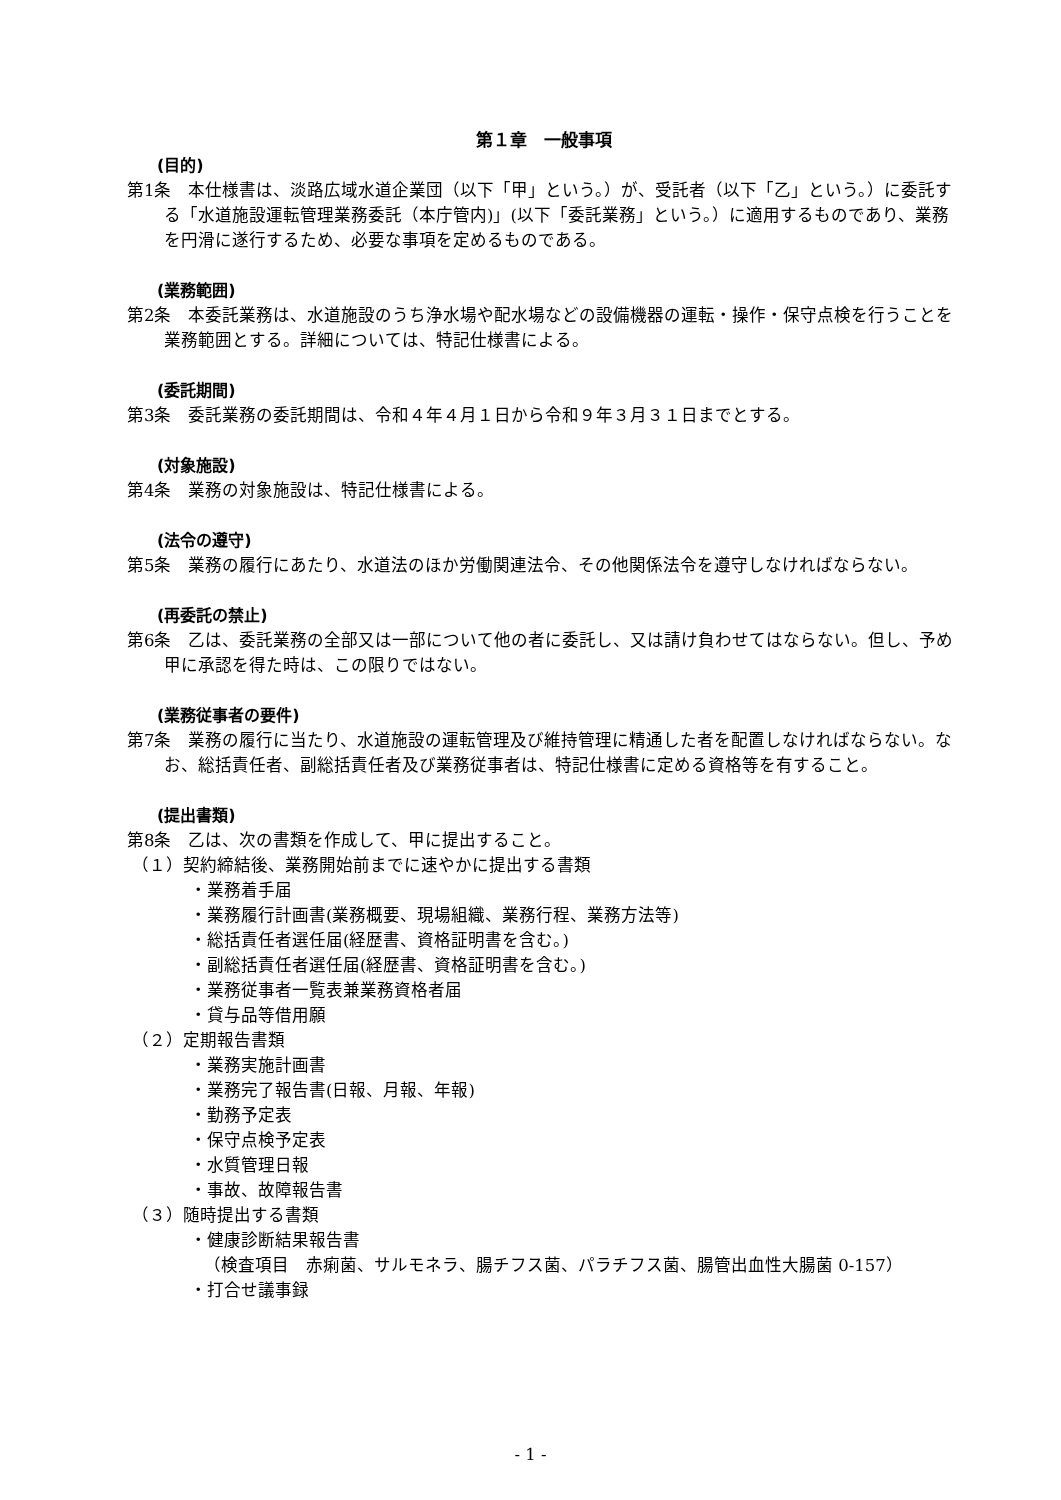第１章　一般事項
(目的)
第1条　本仕様書は、淡路広域水道企業団（以下「甲」という。）が、受託者（以下「乙」という。）に委託する「水道施設運転管理業務委託（本庁管内)」(以下「委託業務」という。）に適用するものであり、業務を円滑に遂行するため、必要な事項を定めるものである。
(業務範囲)
第2条　本委託業務は、水道施設のうち浄水場や配水場などの設備機器の運転・操作・保守点検を行うことを業務範囲とする。詳細については、特記仕様書による。
(委託期間)
第3条　委託業務の委託期間は、令和４年４月１日から令和９年３月３１日までとする。
(対象施設)
第4条　業務の対象施設は、特記仕様書による。
(法令の遵守)
第5条　業務の履行にあたり、水道法のほか労働関連法令、その他関係法令を遵守しなければならない。
(再委託の禁止)
第6条　乙は、委託業務の全部又は一部について他の者に委託し、又は請け負わせてはならない。但し、予め甲に承認を得た時は、この限りではない。
(業務従事者の要件)
第7条　業務の履行に当たり、水道施設の運転管理及び維持管理に精通した者を配置しなければならない。なお、総括責任者、副総括責任者及び業務従事者は、特記仕様書に定める資格等を有すること。
(提出書類)
第8条　乙は、次の書類を作成して、甲に提出すること。
（１）契約締結後、業務開始前までに速やかに提出する書類
・業務着手届
・業務履行計画書(業務概要、現場組織、業務行程、業務方法等)
・総括責任者選任届(経歴書、資格証明書を含む。)
・副総括責任者選任届(経歴書、資格証明書を含む。)
・業務従事者一覧表兼業務資格者届
・貸与品等借用願
（２）定期報告書類
・業務実施計画書
・業務完了報告書(日報、月報、年報)
・勤務予定表
・保守点検予定表
・水質管理日報
・事故、故障報告書
（３）随時提出する書類
・健康診断結果報告書
（検査項目　赤痢菌、サルモネラ、腸チフス菌、パラチフス菌、腸管出血性大腸菌 0-157）
・打合せ議事録
- 1 -